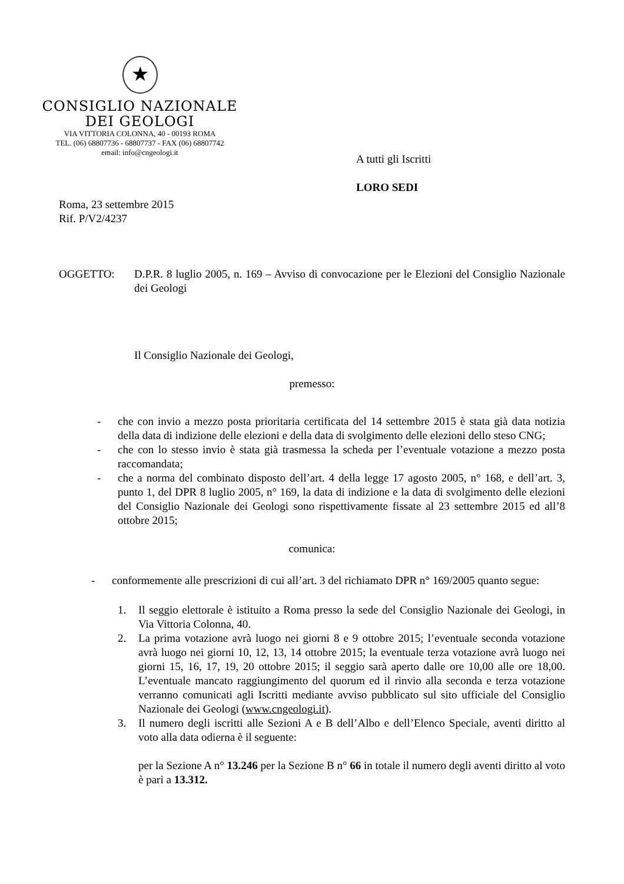★
CONSIGLIO NAZIONALE
DEI GEOLOGI
VIA VITTORIA COLONNA, 40 - 00193 ROMA
TEL. (06) 68807736 - 68807737 - FAX (06) 68807742
email: info@cngeologi.it
A tutti gli Iscritti
LORO SEDI
Roma, 23 settembre 2015
Rif. P/V2/4237
OGGETTO: D.P.R. 8 luglio 2005, n. 169 – Avviso di convocazione per le Elezioni del Consiglio Nazionale dei Geologi
Il Consiglio Nazionale dei Geologi,
premesso:
- che con invio a mezzo posta prioritaria certificata del 14 settembre 2015 è stata già data notizia della data di indizione delle elezioni e della data di svolgimento delle elezioni dello steso CNG;
- che con lo stesso invio è stata già trasmessa la scheda per l’eventuale votazione a mezzo posta raccomandata;
- che a norma del combinato disposto dell’art. 4 della legge 17 agosto 2005, n° 168, e dell’art. 3, punto 1, del DPR 8 luglio 2005, n° 169, la data di indizione e la data di svolgimento delle elezioni del Consiglio Nazionale dei Geologi sono rispettivamente fissate al 23 settembre 2015 ed all’8 ottobre 2015;
comunica:
- conformemente alle prescrizioni di cui all’art. 3 del richiamato DPR n° 169/2005 quanto segue:
1. Il seggio elettorale è istituito a Roma presso la sede del Consiglio Nazionale dei Geologi, in Via Vittoria Colonna, 40.
2. La prima votazione avrà luogo nei giorni 8 e 9 ottobre 2015; l’eventuale seconda votazione avrà luogo nei giorni 10, 12, 13, 14 ottobre 2015; la eventuale terza votazione avrà luogo nei giorni 15, 16, 17, 19, 20 ottobre 2015; il seggio sarà aperto dalle ore 10,00 alle ore 18,00. L’eventuale mancato raggiungimento del quorum ed il rinvio alla seconda e terza votazione verranno comunicati agli Iscritti mediante avviso pubblicato sul sito ufficiale del Consiglio Nazionale dei Geologi (www.cngeologi.it).
3. Il numero degli iscritti alle Sezioni A e B dell’Albo e dell’Elenco Speciale, aventi diritto al voto alla data odierna è il seguente:
per la Sezione A n° 13.246 per la Sezione B n° 66 in totale il numero degli aventi diritto al voto è pari a 13.312.